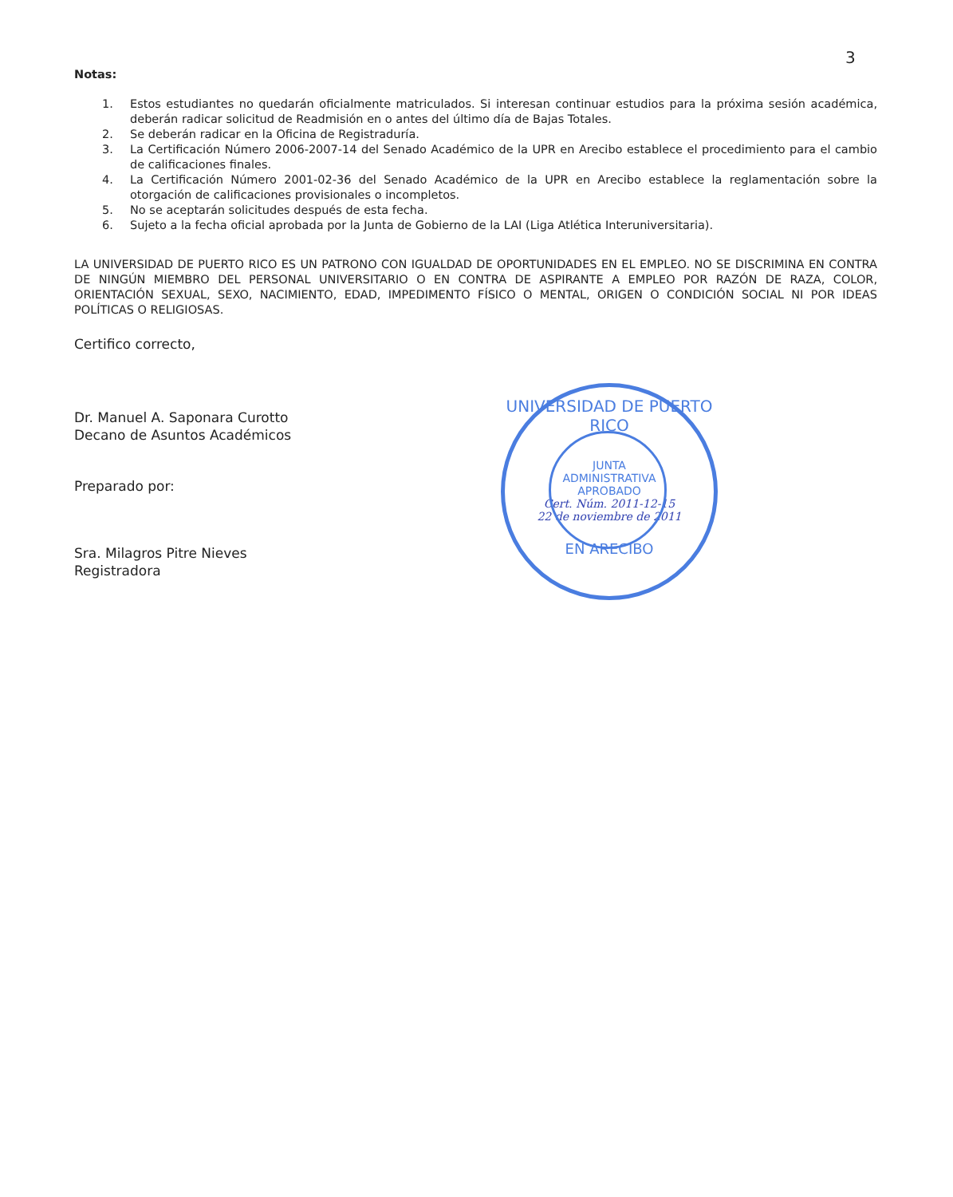3
Notas:
1. Estos estudiantes no quedarán oficialmente matriculados. Si interesan continuar estudios para la próxima sesión académica, deberán radicar solicitud de Readmisión en o antes del último día de Bajas Totales.
2. Se deberán radicar en la Oficina de Registraduría.
3. La Certificación Número 2006-2007-14 del Senado Académico de la UPR en Arecibo establece el procedimiento para el cambio de calificaciones finales.
4. La Certificación Número 2001-02-36 del Senado Académico de la UPR en Arecibo establece la reglamentación sobre la otorgación de calificaciones provisionales o incompletos.
5. No se aceptarán solicitudes después de esta fecha.
6. Sujeto a la fecha oficial aprobada por la Junta de Gobierno de la LAI (Liga Atlética Interuniversitaria).
LA UNIVERSIDAD DE PUERTO RICO ES UN PATRONO CON IGUALDAD DE OPORTUNIDADES EN EL EMPLEO. NO SE DISCRIMINA EN CONTRA DE NINGÚN MIEMBRO DEL PERSONAL UNIVERSITARIO O EN CONTRA DE ASPIRANTE A EMPLEO POR RAZÓN DE RAZA, COLOR, ORIENTACIÓN SEXUAL, SEXO, NACIMIENTO, EDAD, IMPEDIMENTO FÍSICO O MENTAL, ORIGEN O CONDICIÓN SOCIAL NI POR IDEAS POLÍTICAS O RELIGIOSAS.
Certifico correcto,
Dr. Manuel A. Saponara Curotto
Decano de Asuntos Académicos
Preparado por:
Sra. Milagros Pitre Nieves
Registradora
UNIVERSIDAD DE PUERTO RICO
JUNTA
ADMINISTRATIVA
APROBADO
Cert. Núm. 2011-12-15
22 de noviembre de 2011
EN ARECIBO